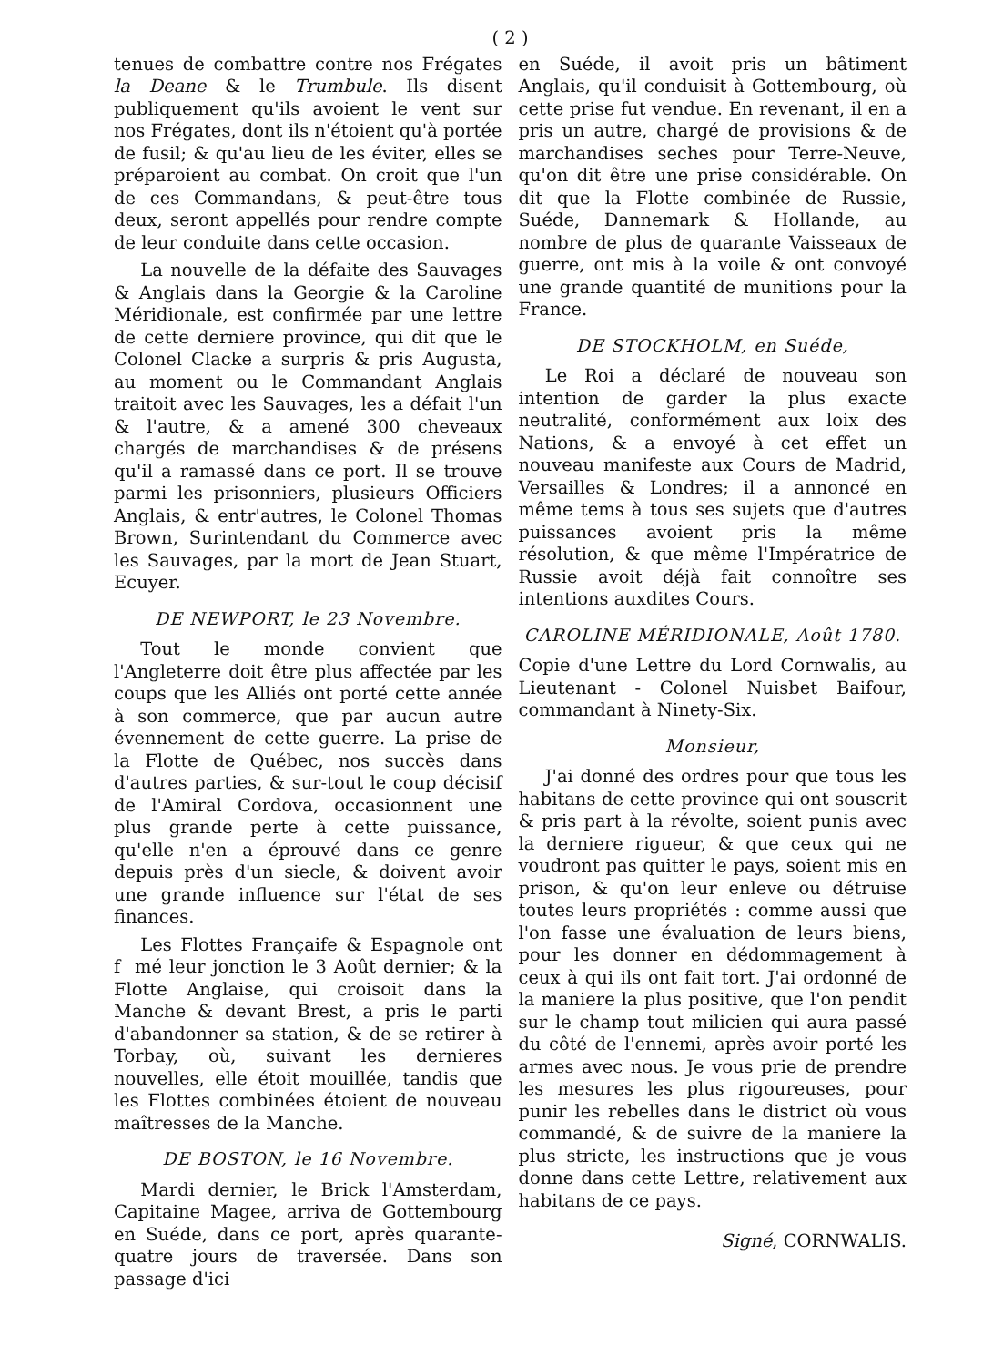( 2 )
tenues de combattre contre nos Frégates la Deane & le Trumbule. Ils disent publiquement qu'ils avoient le vent sur nos Frégates, dont ils n'étoient qu'à portée de fusil; & qu'au lieu de les éviter, elles se préparoient au combat. On croit que l'un de ces Commandans, & peut-être tous deux, seront appellés pour rendre compte de leur conduite dans cette occasion.
La nouvelle de la défaite des Sauvages & Anglais dans la Georgie & la Caroline Méridionale, est confirmée par une lettre de cette derniere province, qui dit que le Colonel Clacke a surpris & pris Augusta, au moment ou le Commandant Anglais traitoit avec les Sauvages, les a défait l'un & l'autre, & a amené 300 cheveaux chargés de marchandises & de présens qu'il a ramassé dans ce port. Il se trouve parmi les prisonniers, plusieurs Officiers Anglais, & entr'autres, le Colonel Thomas Brown, Surintendant du Commerce avec les Sauvages, par la mort de Jean Stuart, Ecuyer.
DE NEWPORT, le 23 Novembre.
Tout le monde convient que l'Angleterre doit être plus affectée par les coups que les Alliés ont porté cette année à son commerce, que par aucun autre évennement de cette guerre. La prise de la Flotte de Québec, nos succès dans d'autres parties, & sur-tout le coup décisif de l'Amiral Cordova, occasionnent une plus grande perte à cette puissance, qu'elle n'en a éprouvé dans ce genre depuis près d'un siecle, & doivent avoir une grande influence sur l'état de ses finances.
Les Flottes Françaife & Espagnole ont f mé leur jonction le 3 Août dernier; & la Flotte Anglaise, qui croisoit dans la Manche & devant Brest, a pris le parti d'abandonner sa station, & de se retirer à Torbay, où, suivant les dernieres nouvelles, elle étoit mouillée, tandis que les Flottes combinées étoient de nouveau maîtresses de la Manche.
DE BOSTON, le 16 Novembre.
Mardi dernier, le Brick l'Amsterdam, Capitaine Magee, arriva de Gottembourg en Suéde, dans ce port, après quarante-quatre jours de traversée. Dans son passage d'ici
en Suéde, il avoit pris un bâtiment Anglais, qu'il conduisit à Gottembourg, où cette prise fut vendue. En revenant, il en a pris un autre, chargé de provisions & de marchandises seches pour Terre-Neuve, qu'on dit être une prise considérable. On dit que la Flotte combinée de Russie, Suéde, Dannemark & Hollande, au nombre de plus de quarante Vaisseaux de guerre, ont mis à la voile & ont convoyé une grande quantité de munitions pour la France.
DE STOCKHOLM, en Suéde,
Le Roi a déclaré de nouveau son intention de garder la plus exacte neutralité, conformément aux loix des Nations, & a envoyé à cet effet un nouveau manifeste aux Cours de Madrid, Versailles & Londres; il a annoncé en même tems à tous ses sujets que d'autres puissances avoient pris la même résolution, & que même l'Impératrice de Russie avoit déjà fait connoître ses intentions auxdites Cours.
CAROLINE MÉRIDIONALE, Août 1780.
Copie d'une Lettre du Lord Cornwalis, au Lieutenant - Colonel Nuisbet Baifour, commandant à Ninety-Six.
Monsieur,
J'ai donné des ordres pour que tous les habitans de cette province qui ont souscrit & pris part à la révolte, soient punis avec la derniere rigueur, & que ceux qui ne voudront pas quitter le pays, soient mis en prison, & qu'on leur enleve ou détruise toutes leurs propriétés : comme aussi que l'on fasse une évaluation de leurs biens, pour les donner en dédommagement à ceux à qui ils ont fait tort. J'ai ordonné de la maniere la plus positive, que l'on pendit sur le champ tout milicien qui aura passé du côté de l'ennemi, après avoir porté les armes avec nous. Je vous prie de prendre les mesures les plus rigoureuses, pour punir les rebelles dans le district où vous commandé, & de suivre de la maniere la plus stricte, les instructions que je vous donne dans cette Lettre, relativement aux habitans de ce pays.
Signé, CORNWALIS.